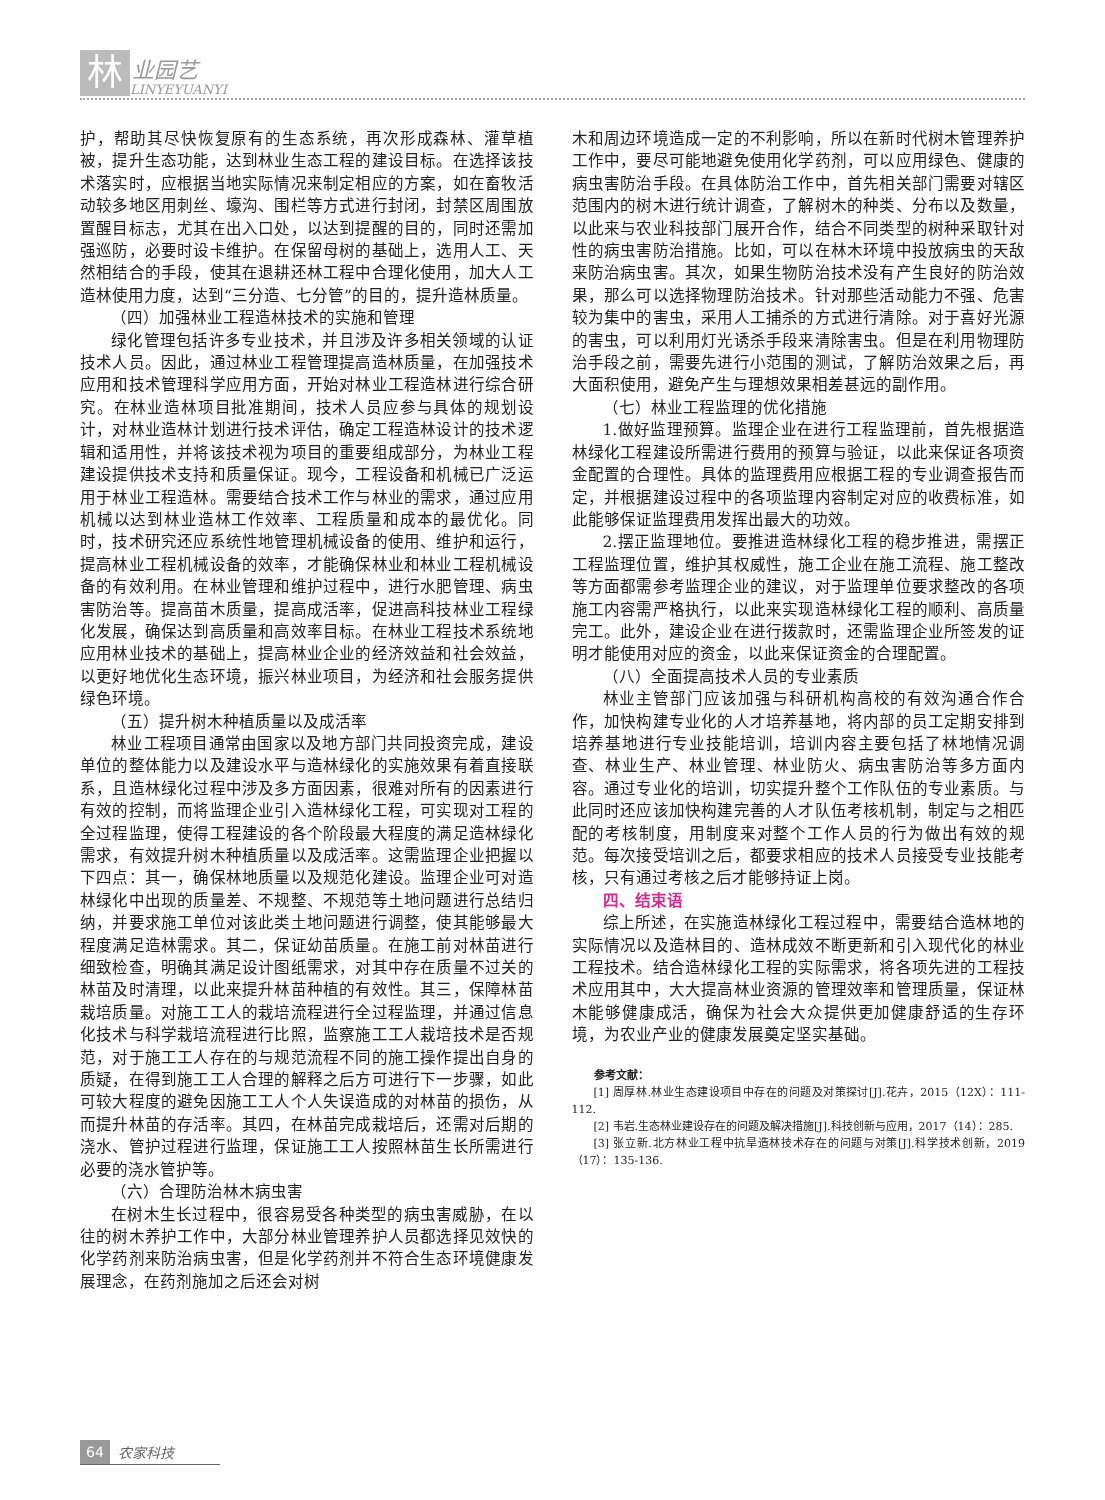林 业园艺
LINYEYUANYI
护，帮助其尽快恢复原有的生态系统，再次形成森林、灌草植被，提升生态功能，达到林业生态工程的建设目标。在选择该技术落实时，应根据当地实际情况来制定相应的方案，如在畜牧活动较多地区用刺丝、壕沟、围栏等方式进行封闭，封禁区周围放置醒目标志，尤其在出入口处，以达到提醒的目的，同时还需加强巡防，必要时设卡维护。在保留母树的基础上，选用人工、天然相结合的手段，使其在退耕还林工程中合理化使用，加大人工造林使用力度，达到“三分造、七分管”的目的，提升造林质量。
（四）加强林业工程造林技术的实施和管理
绿化管理包括许多专业技术，并且涉及许多相关领域的认证技术人员。因此，通过林业工程管理提高造林质量，在加强技术应用和技术管理科学应用方面，开始对林业工程造林进行综合研究。在林业造林项目批准期间，技术人员应参与具体的规划设计，对林业造林计划进行技术评估，确定工程造林设计的技术逻辑和适用性，并将该技术视为项目的重要组成部分，为林业工程建设提供技术支持和质量保证。现今，工程设备和机械已广泛运用于林业工程造林。需要结合技术工作与林业的需求，通过应用机械以达到林业造林工作效率、工程质量和成本的最优化。同时，技术研究还应系统性地管理机械设备的使用、维护和运行，提高林业工程机械设备的效率，才能确保林业和林业工程机械设备的有效利用。在林业管理和维护过程中，进行水肥管理、病虫害防治等。提高苗木质量，提高成活率，促进高科技林业工程绿化发展，确保达到高质量和高效率目标。在林业工程技术系统地应用林业技术的基础上，提高林业企业的经济效益和社会效益，以更好地优化生态环境，振兴林业项目，为经济和社会服务提供绿色环境。
（五）提升树木种植质量以及成活率
林业工程项目通常由国家以及地方部门共同投资完成，建设单位的整体能力以及建设水平与造林绿化的实施效果有着直接联系，且造林绿化过程中涉及多方面因素，很难对所有的因素进行有效的控制，而将监理企业引入造林绿化工程，可实现对工程的全过程监理，使得工程建设的各个阶段最大程度的满足造林绿化需求，有效提升树木种植质量以及成活率。这需监理企业把握以下四点：其一，确保林地质量以及规范化建设。监理企业可对造林绿化中出现的质量差、不规整、不规范等土地问题进行总结归纳，并要求施工单位对该此类土地问题进行调整，使其能够最大程度满足造林需求。其二，保证幼苗质量。在施工前对林苗进行细致检查，明确其满足设计图纸需求，对其中存在质量不过关的林苗及时清理，以此来提升林苗种植的有效性。其三，保障林苗栽培质量。对施工工人的栽培流程进行全过程监理，并通过信息化技术与科学栽培流程进行比照，监察施工工人栽培技术是否规范，对于施工工人存在的与规范流程不同的施工操作提出自身的质疑，在得到施工工人合理的解释之后方可进行下一步骤，如此可较大程度的避免因施工工人个人失误造成的对林苗的损伤，从而提升林苗的存活率。其四，在林苗完成栽培后，还需对后期的浇水、管护过程进行监理，保证施工工人按照林苗生长所需进行必要的浇水管护等。
（六）合理防治林木病虫害
在树木生长过程中，很容易受各种类型的病虫害威胁，在以往的树木养护工作中，大部分林业管理养护人员都选择见效快的化学药剂来防治病虫害，但是化学药剂并不符合生态环境健康发展理念，在药剂施加之后还会对树
木和周边环境造成一定的不利影响，所以在新时代树木管理养护工作中，要尽可能地避免使用化学药剂，可以应用绿色、健康的病虫害防治手段。在具体防治工作中，首先相关部门需要对辖区范围内的树木进行统计调查，了解树木的种类、分布以及数量，以此来与农业科技部门展开合作，结合不同类型的树种采取针对性的病虫害防治措施。比如，可以在林木环境中投放病虫的天敌来防治病虫害。其次，如果生物防治技术没有产生良好的防治效果，那么可以选择物理防治技术。针对那些活动能力不强、危害较为集中的害虫，采用人工捕杀的方式进行清除。对于喜好光源的害虫，可以利用灯光诱杀手段来清除害虫。但是在利用物理防治手段之前，需要先进行小范围的测试，了解防治效果之后，再大面积使用，避免产生与理想效果相差甚远的副作用。
（七）林业工程监理的优化措施
1.做好监理预算。监理企业在进行工程监理前，首先根据造林绿化工程建设所需进行费用的预算与验证，以此来保证各项资金配置的合理性。具体的监理费用应根据工程的专业调查报告而定，并根据建设过程中的各项监理内容制定对应的收费标准，如此能够保证监理费用发挥出最大的功效。
2.摆正监理地位。要推进造林绿化工程的稳步推进，需摆正工程监理位置，维护其权威性，施工企业在施工流程、施工整改等方面都需参考监理企业的建议，对于监理单位要求整改的各项施工内容需严格执行，以此来实现造林绿化工程的顺利、高质量完工。此外，建设企业在进行拨款时，还需监理企业所签发的证明才能使用对应的资金，以此来保证资金的合理配置。
（八）全面提高技术人员的专业素质
林业主管部门应该加强与科研机构高校的有效沟通合作合作，加快构建专业化的人才培养基地，将内部的员工定期安排到培养基地进行专业技能培训，培训内容主要包括了林地情况调查、林业生产、林业管理、林业防火、病虫害防治等多方面内容。通过专业化的培训，切实提升整个工作队伍的专业素质。与此同时还应该加快构建完善的人才队伍考核机制，制定与之相匹配的考核制度，用制度来对整个工作人员的行为做出有效的规范。每次接受培训之后，都要求相应的技术人员接受专业技能考核，只有通过考核之后才能够持证上岗。
四、结束语
综上所述，在实施造林绿化工程过程中，需要结合造林地的实际情况以及造林目的、造林成效不断更新和引入现代化的林业工程技术。结合造林绿化工程的实际需求，将各项先进的工程技术应用其中，大大提高林业资源的管理效率和管理质量，保证林木能够健康成活，确保为社会大众提供更加健康舒适的生存环境，为农业产业的健康发展奠定坚实基础。
参考文献：
[1] 周厚林.林业生态建设项目中存在的问题及对策探讨[J].花卉，2015（12X）：111-112.
[2] 韦岩.生态林业建设存在的问题及解决措施[J].科技创新与应用，2017（14）：285.
[3] 张立新.北方林业工程中抗旱造林技术存在的问题与对策[J].科学技术创新，2019（17）：135-136.
64 农家科技